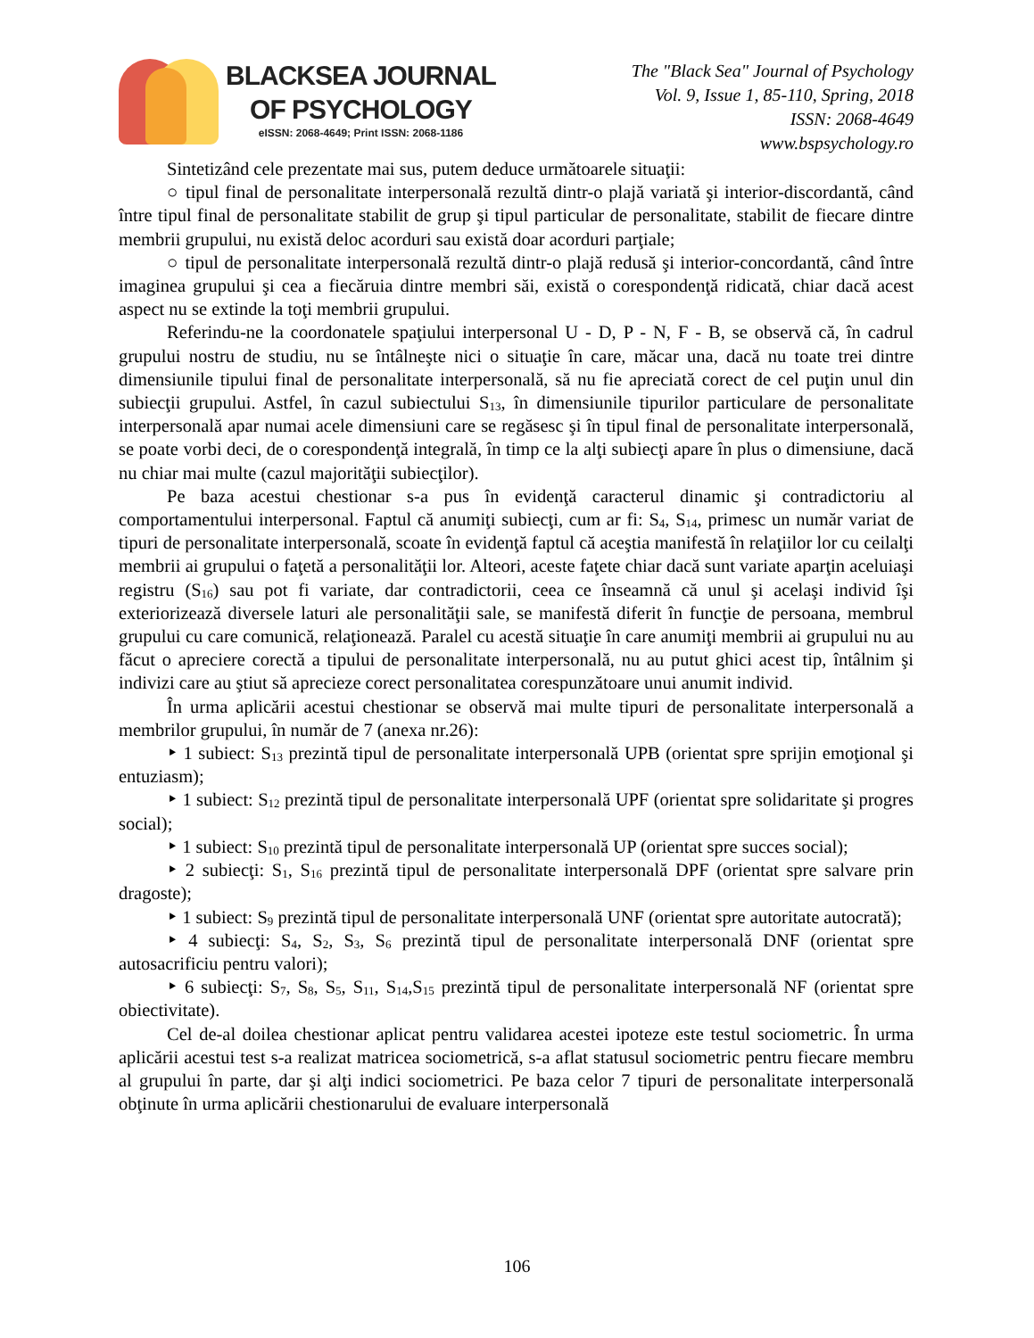BLACKSEA JOURNAL
OF PSYCHOLOGY
eISSN: 2068-4649; Print ISSN: 2068-1186
The "Black Sea" Journal of Psychology
Vol. 9, Issue 1, 85-110, Spring, 2018
ISSN: 2068-4649
www.bspsychology.ro
Sintetizând cele prezentate mai sus, putem deduce următoarele situaţii:
○ tipul final de personalitate interpersonală rezultă dintr-o plajă variată şi interior-discordantă, când între tipul final de personalitate stabilit de grup şi tipul particular de personalitate, stabilit de fiecare dintre membrii grupului, nu există deloc acorduri sau există doar acorduri parţiale;
○ tipul de personalitate interpersonală rezultă dintr-o plajă redusă şi interior-concordantă, când între imaginea grupului şi cea a fiecăruia dintre membri săi, există o corespondenţă ridicată, chiar dacă acest aspect nu se extinde la toţi membrii grupului.
Referindu-ne la coordonatele spaţiului interpersonal U - D, P - N, F - B, se observă că, în cadrul grupului nostru de studiu, nu se întâlneşte nici o situaţie în care, măcar una, dacă nu toate trei dintre dimensiunile tipului final de personalitate interpersonală, să nu fie apreciată corect de cel puţin unul din subiecţii grupului. Astfel, în cazul subiectului S<sub>13</sub>, în dimensiunile tipurilor particulare de personalitate interpersonală apar numai acele dimensiuni care se regăsesc şi în tipul final de personalitate interpersonală, se poate vorbi deci, de o corespondenţă integrală, în timp ce la alţi subiecţi apare în plus o dimensiune, dacă nu chiar mai multe (cazul majorităţii subiecţilor).
Pe baza acestui chestionar s-a pus în evidenţă caracterul dinamic şi contradictoriu al comportamentului interpersonal. Faptul că anumiţi subiecţi, cum ar fi: S<sub>4</sub>, S<sub>14</sub>, primesc un număr variat de tipuri de personalitate interpersonală, scoate în evidenţă faptul că aceştia manifestă în relaţiilor lor cu ceilalţi membrii ai grupului o faţetă a personalităţii lor. Alteori, aceste faţete chiar dacă sunt variate aparţin aceluiaşi registru (S<sub>16</sub>) sau pot fi variate, dar contradictorii, ceea ce înseamnă că unul şi acelaşi individ îşi exteriorizează diversele laturi ale personalităţii sale, se manifestă diferit în funcţie de persoana, membrul grupului cu care comunică, relaţionează. Paralel cu acestă situaţie în care anumiţi membrii ai grupului nu au făcut o apreciere corectă a tipului de personalitate interpersonală, nu au putut ghici acest tip, întâlnim şi indivizi care au ştiut să aprecieze corect personalitatea corespunzătoare unui anumit individ.
În urma aplicării acestui chestionar se observă mai multe tipuri de personalitate interpersonală a membrilor grupului, în număr de 7 (anexa nr.26):
‣ 1 subiect: S<sub>13</sub> prezintă tipul de personalitate interpersonală UPB (orientat spre sprijin emoţional şi entuziasm);
‣ 1 subiect: S<sub>12</sub> prezintă tipul de personalitate interpersonală UPF (orientat spre solidaritate şi progres social);
‣ 1 subiect: S<sub>10</sub> prezintă tipul de personalitate interpersonală UP (orientat spre succes social);
‣ 2 subiecţi: S<sub>1</sub>, S<sub>16</sub> prezintă tipul de personalitate interpersonală DPF (orientat spre salvare prin dragoste);
‣ 1 subiect: S<sub>9</sub> prezintă tipul de personalitate interpersonală UNF (orientat spre autoritate autocrată);
‣ 4 subiecţi: S<sub>4</sub>, S<sub>2</sub>, S<sub>3</sub>, S<sub>6</sub> prezintă tipul de personalitate interpersonală DNF (orientat spre autosacrificiu pentru valori);
‣ 6 subiecţi: S<sub>7</sub>, S<sub>8</sub>, S<sub>5</sub>, S<sub>11</sub>, S<sub>14</sub>,S<sub>15</sub> prezintă tipul de personalitate interpersonală NF (orientat spre obiectivitate).
Cel de-al doilea chestionar aplicat pentru validarea acestei ipoteze este testul sociometric. În urma aplicării acestui test s-a realizat matricea sociometrică, s-a aflat statusul sociometric pentru fiecare membru al grupului în parte, dar şi alţi indici sociometrici. Pe baza celor 7 tipuri de personalitate interpersonală obţinute în urma aplicării chestionarului de evaluare interpersonală
106